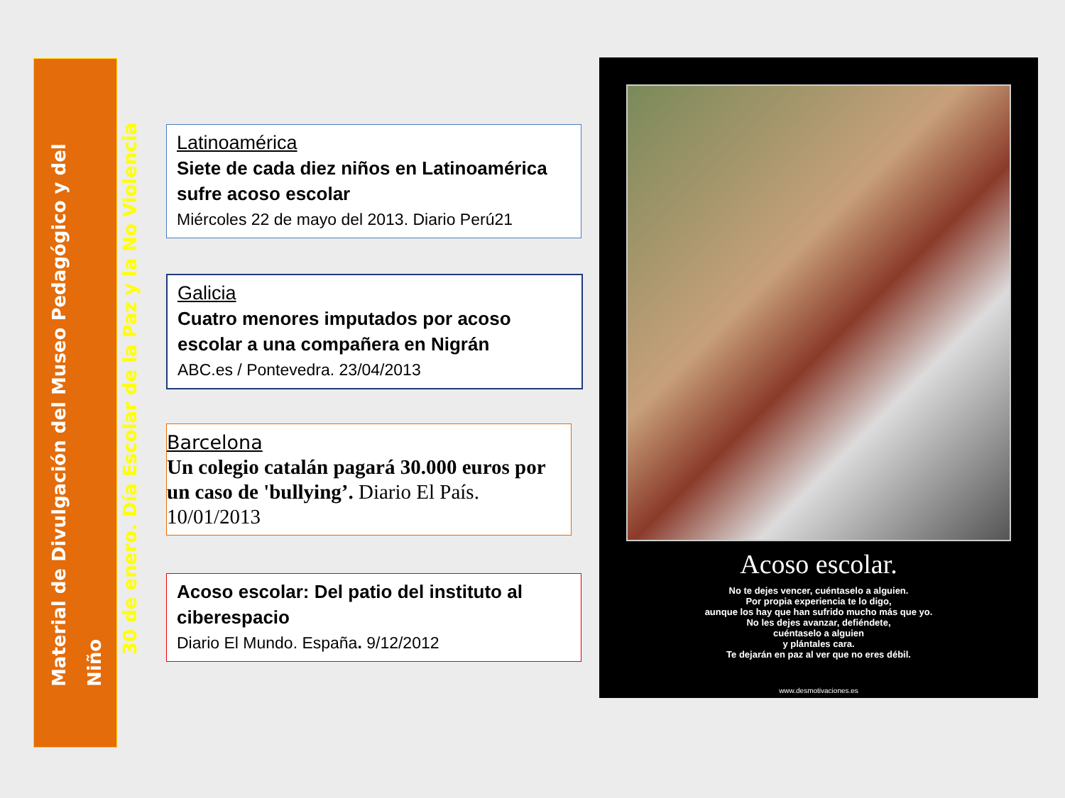Material de Divulgación del Museo Pedagógico y del Niño
30 de enero. Día Escolar de la Paz y la No Violencia
Latinoamérica
Siete de cada diez niños en Latinoamérica sufre acoso escolar
Miércoles 22 de mayo del 2013. Diario Perú21
Galicia
Cuatro menores imputados por acoso escolar a una compañera en Nigrán
ABC.es / Pontevedra. 23/04/2013
Barcelona
Un colegio catalán pagará 30.000 euros por un caso de 'bullying’. Diario El País. 10/01/2013
Acoso escolar: Del patio del instituto al ciberespacio
Diario El Mundo. España. 9/12/2012
Acoso escolar.
No te dejes vencer, cuéntaselo a alguien.
Por propia experiencia te lo digo,
aunque los hay que han sufrido mucho más que yo.
No les dejes avanzar, defiéndete,
cuéntaselo a alguien
y plántales cara.
Te dejarán en paz al ver que no eres débil.
www.desmotivaciones.es